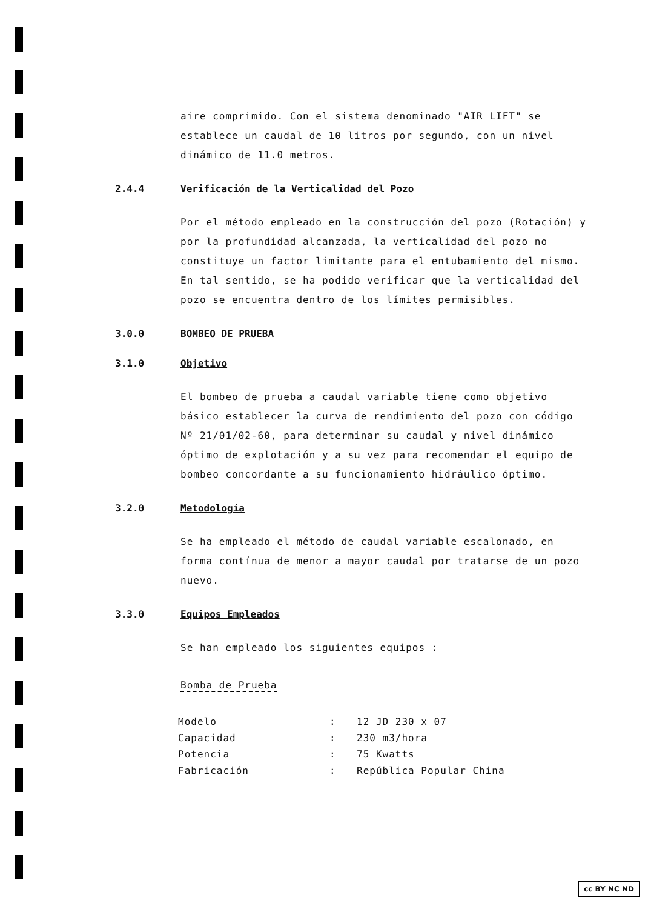aire comprimido. Con el sistema denominado "AIR LIFT" se establece un caudal de 10 litros por segundo, con un nivel dinámico de 11.0 metros.
2.4.4 Verificación de la Verticalidad del Pozo
Por el método empleado en la construcción del pozo (Rotación) y por la profundidad alcanzada, la verticalidad del pozo no constituye un factor limitante para el entubamiento del mismo. En tal sentido, se ha podido verificar que la verticalidad del pozo se encuentra dentro de los límites permisibles.
3.0.0 BOMBEO DE PRUEBA
3.1.0 Objetivo
El bombeo de prueba a caudal variable tiene como objetivo básico establecer la curva de rendimiento del pozo con código Nº 21/01/02-60, para determinar su caudal y nivel dinámico óptimo de explotación y a su vez para recomendar el equipo de bombeo concordante a su funcionamiento hidráulico óptimo.
3.2.0 Metodología
Se ha empleado el método de caudal variable escalonado, en forma contínua de menor a mayor caudal por tratarse de un pozo nuevo.
3.3.0 Equipos Empleados
Se han empleado los siguientes equipos :
Bomba de Prueba
| Modelo | : | 12 JD 230 x 07 |
| Capacidad | : | 230 m3/hora |
| Potencia | : | 75 Kwatts |
| Fabricación | : | República Popular China |
cc BY NC ND